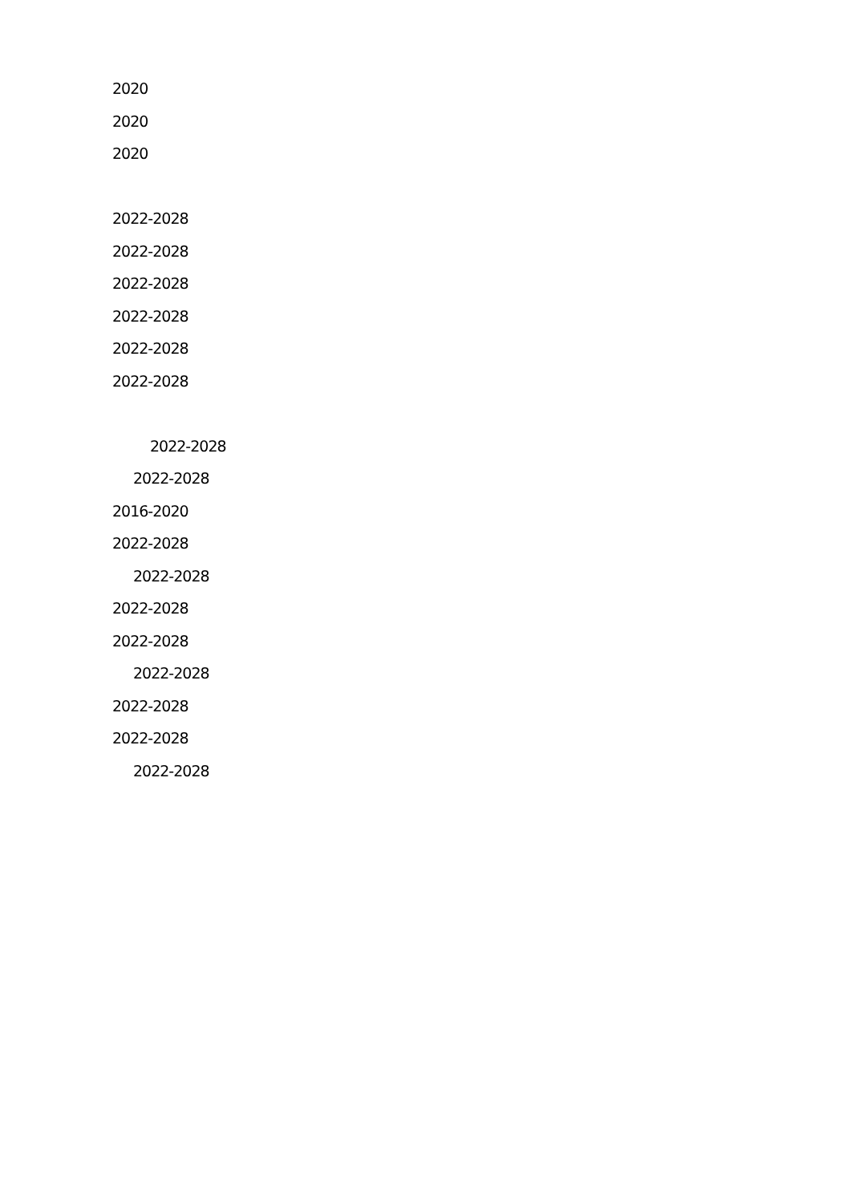2020
2020
2020
2022-2028
2022-2028
2022-2028
2022-2028
2022-2028
2022-2028
2022-2028
2022-2028
2016-2020
2022-2028
2022-2028
2022-2028
2022-2028
2022-2028
2022-2028
2022-2028
2022-2028